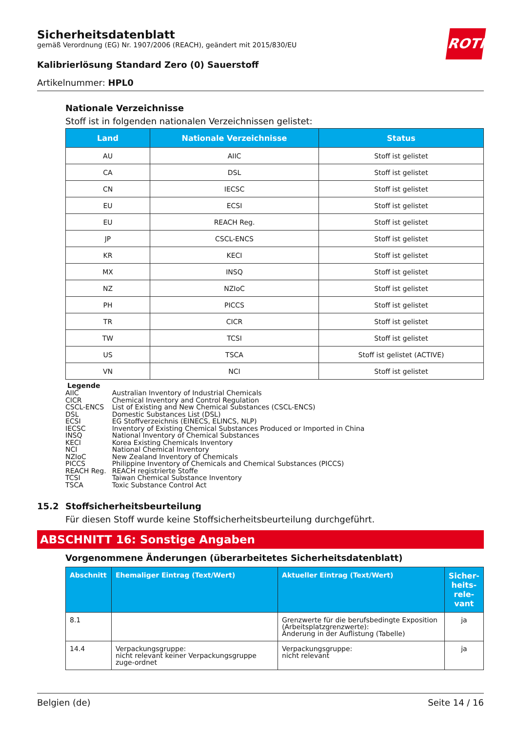Sicherheitsdatenblatt
gemäß Verordnung (EG) Nr. 1907/2006 (REACH), geändert mit 2015/830/EU
Kalibrierlösung Standard Zero (0) Sauerstoff
Artikelnummer: HPL0
Nationale Verzeichnisse
Stoff ist in folgenden nationalen Verzeichnissen gelistet:
| Land | Nationale Verzeichnisse | Status |
| --- | --- | --- |
| AU | AIIC | Stoff ist gelistet |
| CA | DSL | Stoff ist gelistet |
| CN | IECSC | Stoff ist gelistet |
| EU | ECSI | Stoff ist gelistet |
| EU | REACH Reg. | Stoff ist gelistet |
| JP | CSCL-ENCS | Stoff ist gelistet |
| KR | KECI | Stoff ist gelistet |
| MX | INSQ | Stoff ist gelistet |
| NZ | NZIoC | Stoff ist gelistet |
| PH | PICCS | Stoff ist gelistet |
| TR | CICR | Stoff ist gelistet |
| TW | TCSI | Stoff ist gelistet |
| US | TSCA | Stoff ist gelistet (ACTIVE) |
| VN | NCI | Stoff ist gelistet |
Legende
| AIIC | Australian Inventory of Industrial Chemicals |
| CICR | Chemical Inventory and Control Regulation |
| CSCL-ENCS | List of Existing and New Chemical Substances (CSCL-ENCS) |
| DSL | Domestic Substances List (DSL) |
| ECSI | EG Stoffverzeichnis (EINECS, ELINCS, NLP) |
| IECSC | Inventory of Existing Chemical Substances Produced or Imported in China |
| INSQ | National Inventory of Chemical Substances |
| KECI | Korea Existing Chemicals Inventory |
| NCI | National Chemical Inventory |
| NZIoC | New Zealand Inventory of Chemicals |
| PICCS | Philippine Inventory of Chemicals and Chemical Substances (PICCS) |
| REACH Reg. | REACH registrierte Stoffe |
| TCSI | Taiwan Chemical Substance Inventory |
| TSCA | Toxic Substance Control Act |
15.2 Stoffsicherheitsbeurteilung
Für diesen Stoff wurde keine Stoffsicherheitsbeurteilung durchgeführt.
ABSCHNITT 16: Sonstige Angaben
Vorgenommene Änderungen (überarbeitetes Sicherheitsdatenblatt)
| Abschnitt | Ehemaliger Eintrag (Text/Wert) | Aktueller Eintrag (Text/Wert) | Sicher- heits- rele- vant |
| --- | --- | --- | --- |
| 8.1 | | Grenzwerte für die berufsbedingte Exposition (Arbeitsplatzgrenzwerte): Änderung in der Auflistung (Tabelle) | ja |
| 14.4 | Verpackungsgruppe: nicht relevant keiner Verpackungsgruppe zuge-ordnet | Verpackungsgruppe: nicht relevant | ja |
ROTH
Belgien (de) Seite 14 / 16